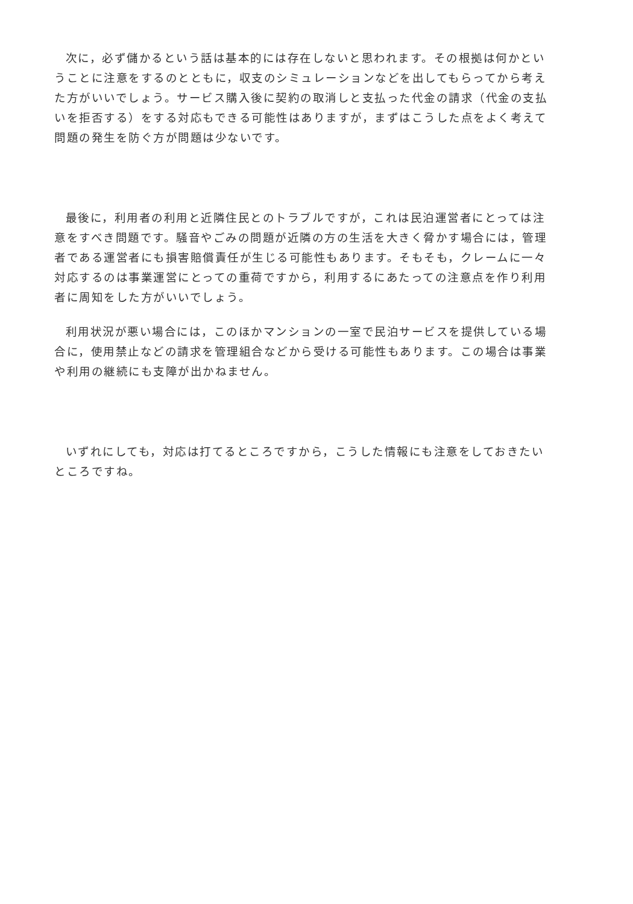次に，必ず儲かるという話は基本的には存在しないと思われます。その根拠は何かということに注意をするのとともに，収支のシミュレーションなどを出してもらってから考えた方がいいでしょう。サービス購入後に契約の取消しと支払った代金の請求（代金の支払いを拒否する）をする対応もできる可能性はありますが，まずはこうした点をよく考えて問題の発生を防ぐ方が問題は少ないです。
最後に，利用者の利用と近隣住民とのトラブルですが，これは民泊運営者にとっては注意をすべき問題です。騒音やごみの問題が近隣の方の生活を大きく脅かす場合には，管理者である運営者にも損害賠償責任が生じる可能性もあります。そもそも，クレームに一々対応するのは事業運営にとっての重荷ですから，利用するにあたっての注意点を作り利用者に周知をした方がいいでしょう。
利用状況が悪い場合には，このほかマンションの一室で民泊サービスを提供している場合に，使用禁止などの請求を管理組合などから受ける可能性もあります。この場合は事業や利用の継続にも支障が出かねません。
いずれにしても，対応は打てるところですから，こうした情報にも注意をしておきたいところですね。